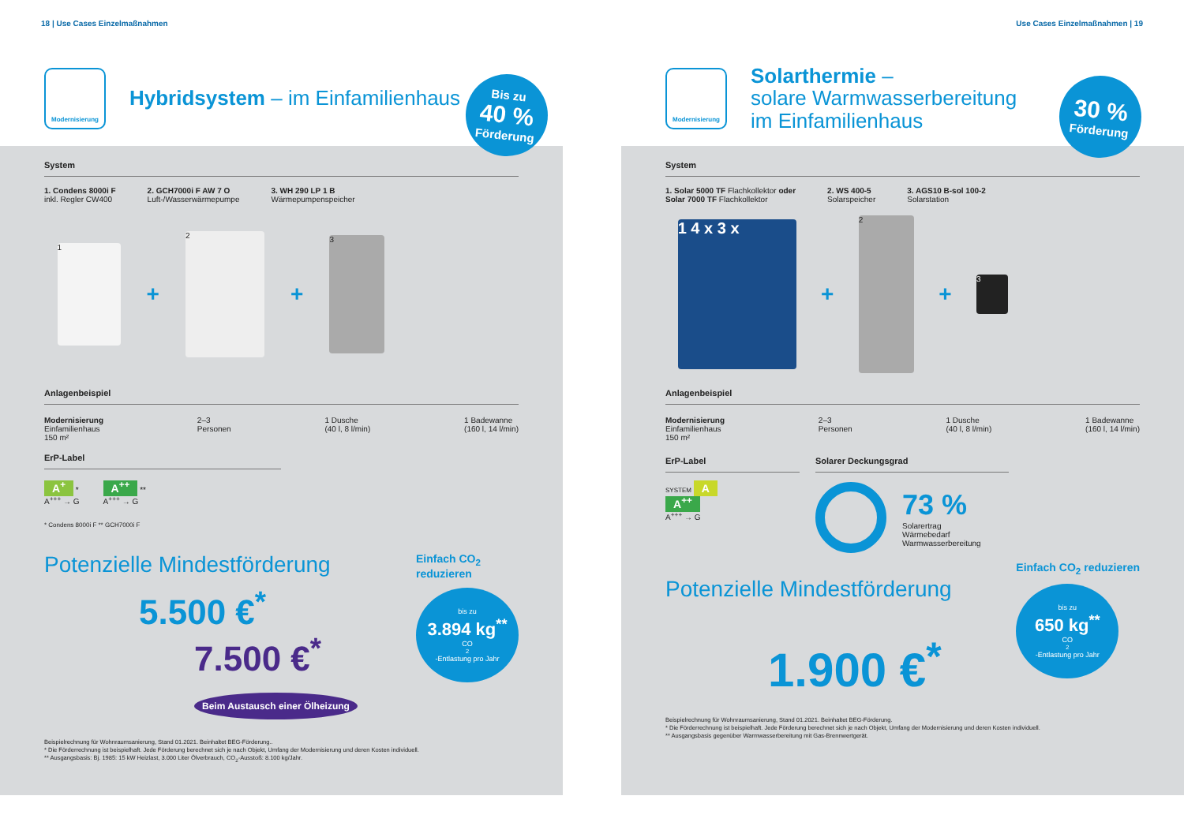18 | Use Cases Einzelmaßnahmen
Modernisierung
Hybridsystem – im Einfamilienhaus
Bis zu
40 %
Förderung
System
1. Condens 8000i F
inkl. Regler CW400
2. GCH7000i F AW 7 O
Luft-/Wasserwärmepumpe
3. WH 290 LP 1 B
Wärmepumpenspeicher
1
+
2
+
3
Anlagenbeispiel
Modernisierung
Einfamilienhaus
150 m²
2–3
Personen
1 Dusche
(40 l, 8 l/min)
1 Badewanne
(160 l, 14 l/min)
ErP-Label
A<sup>+</sup> *
A<sup>+++</sup> → G
A<sup>++</sup> **
A<sup>+++</sup> → G
* Condens 8000i F ** GCH7000i F
Potenzielle Mindestförderung
5.500 €<sup>*</sup>
7.500 €<sup>*</sup> Beim Austausch einer Ölheizung
Einfach CO<sub>2</sub> reduzieren
bis zu
3.894 kg<sup>**</sup>
CO<sub>2</sub>-Entlastung pro Jahr
Beispielrechnung für Wohnraumsanierung, Stand 01.2021. Beinhaltet BEG-Förderung..
* Die Förderrechnung ist beispielhaft. Jede Förderung berechnet sich je nach Objekt, Umfang der Modernisierung und deren Kosten individuell.
** Ausgangsbasis: Bj. 1985: 15 kW Heizlast, 3.000 Liter Ölverbrauch, CO<sub>2</sub>-Ausstoß: 8.100 kg/Jahr.
Use Cases Einzelmaßnahmen | 19
Modernisierung
Solarthermie –
solare Warmwasserbereitung
im Einfamilienhaus
30 %
Förderung
System
1. Solar 5000 TF Flachkollektor oder
Solar 7000 TF Flachkollektor
2. WS 400-5
Solarspeicher
3. AGS10 B-sol 100-2
Solarstation
1 4 x 3 x
+
2
+
3
Anlagenbeispiel
Modernisierung
Einfamilienhaus
150 m²
2–3
Personen
1 Dusche
(40 l, 8 l/min)
1 Badewanne
(160 l, 14 l/min)
ErP-Label
SYSTEM A
A<sup>++</sup>
A<sup>+++</sup> → G
Solarer Deckungsgrad
73 %
Solarertrag
Wärmebedarf
Warmwasserbereitung
Potenzielle Mindestförderung
1.900 €<sup>*</sup>
Einfach CO<sub>2</sub> reduzieren
bis zu
650 kg<sup>**</sup>
CO<sub>2</sub>-Entlastung pro Jahr
Beispielrechnung für Wohnraumsanierung, Stand 01.2021. Beinhaltet BEG-Förderung.
* Die Förderrechnung ist beispielhaft. Jede Förderung berechnet sich je nach Objekt, Umfang der Modernisierung und deren Kosten individuell.
** Ausgangsbasis gegenüber Warmwasserbereitung mit Gas-Brennwertgerät.